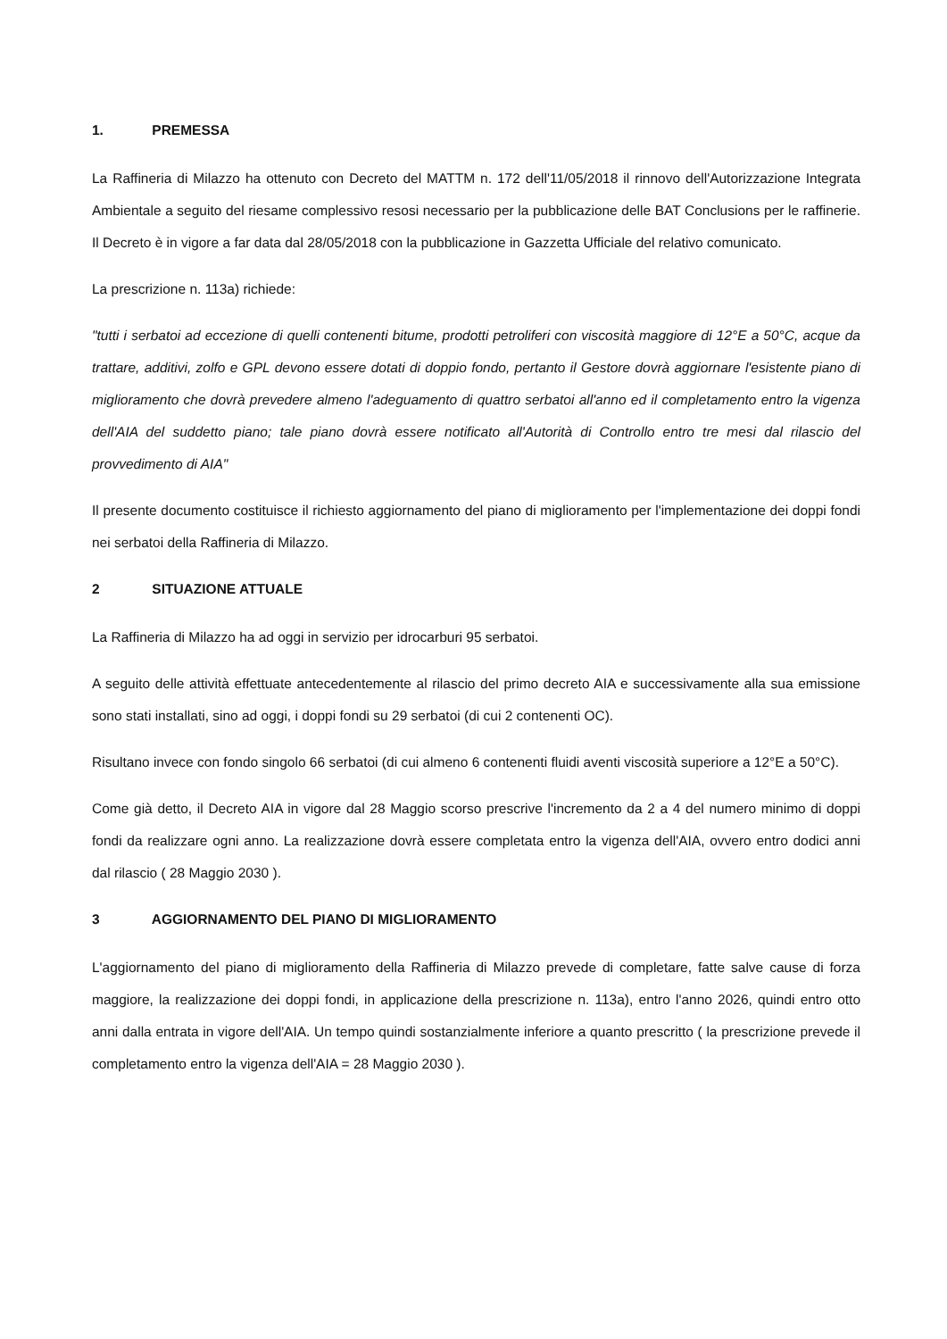1. PREMESSA
La Raffineria di Milazzo ha ottenuto con Decreto del MATTM n. 172 dell'11/05/2018 il rinnovo dell'Autorizzazione Integrata Ambientale a seguito del riesame complessivo resosi necessario per la pubblicazione delle BAT Conclusions per le raffinerie. Il Decreto è in vigore a far data dal 28/05/2018 con la pubblicazione in Gazzetta Ufficiale del relativo comunicato.
La prescrizione n. 113a) richiede:
"tutti i serbatoi ad eccezione di quelli contenenti bitume, prodotti petroliferi con viscosità maggiore di 12°E a 50°C, acque da trattare, additivi, zolfo e GPL devono essere dotati di doppio fondo, pertanto il Gestore dovrà aggiornare l'esistente piano di miglioramento che dovrà prevedere almeno l'adeguamento di quattro serbatoi all'anno ed il completamento entro la vigenza dell'AIA del suddetto piano; tale piano dovrà essere notificato all'Autorità di Controllo entro tre mesi dal rilascio del provvedimento di AIA"
Il presente documento costituisce il richiesto aggiornamento del piano di miglioramento per l'implementazione dei doppi fondi nei serbatoi della Raffineria di Milazzo.
2 SITUAZIONE ATTUALE
La Raffineria di Milazzo ha ad oggi in servizio per idrocarburi 95 serbatoi.
A seguito delle attività effettuate antecedentemente al rilascio del primo decreto AIA e successivamente alla sua emissione sono stati installati, sino ad oggi, i doppi fondi su 29 serbatoi (di cui 2 contenenti OC).
Risultano invece con fondo singolo 66 serbatoi (di cui almeno 6 contenenti fluidi aventi viscosità superiore a 12°E a 50°C).
Come già detto, il Decreto AIA in vigore dal 28 Maggio scorso prescrive l'incremento da 2 a 4 del numero minimo di doppi fondi da realizzare ogni anno. La realizzazione dovrà essere completata entro la vigenza dell'AIA, ovvero entro dodici anni dal rilascio ( 28 Maggio 2030 ).
3 AGGIORNAMENTO DEL PIANO DI MIGLIORAMENTO
L'aggiornamento del piano di miglioramento della Raffineria di Milazzo prevede di completare, fatte salve cause di forza maggiore, la realizzazione dei doppi fondi, in applicazione della prescrizione n. 113a), entro l'anno 2026, quindi entro otto anni dalla entrata in vigore dell'AIA. Un tempo quindi sostanzialmente inferiore a quanto prescritto ( la prescrizione prevede il completamento entro la vigenza dell'AIA = 28 Maggio 2030 ).